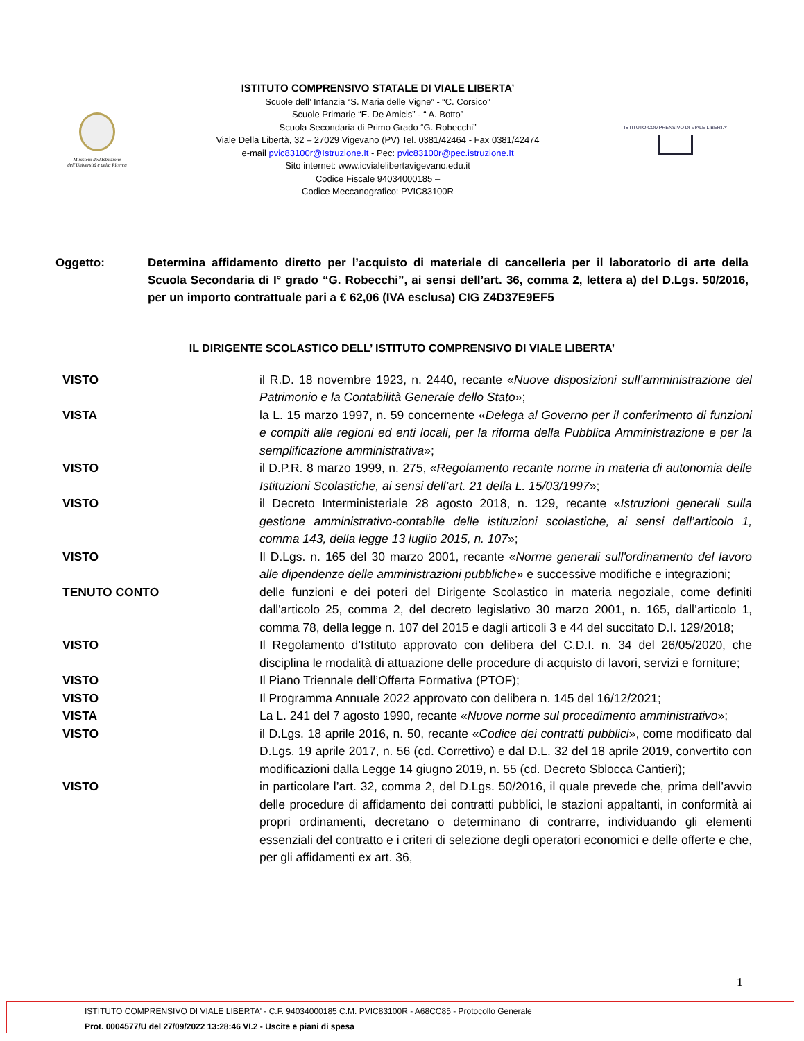Ministero dell'Istruzione
dell'Università e della Ricerca
ISTITUTO COMPRENSIVO STATALE DI VIALE LIBERTA’
Scuole dell’ Infanzia “S. Maria delle Vigne” - “C. Corsico”
Scuole Primarie “E. De Amicis” - “ A. Botto”
Scuola Secondaria di Primo Grado “G. Robecchi”
Viale Della Libertà, 32 – 27029 Vigevano (PV) Tel. 0381/42464 - Fax 0381/42474
e-mail pvic83100r@Istruzione.It - Pec: pvic83100r@pec.istruzione.It
Sito internet: www.icvialelibertavigevano.edu.it
Codice Fiscale 94034000185 –
Codice Meccanografico: PVIC83100R
ISTITUTO COMPRENSIVO DI VIALE LIBERTA'
Oggetto: Determina affidamento diretto per l’acquisto di materiale di cancelleria per il laboratorio di arte della Scuola Secondaria di I° grado “G. Robecchi”, ai sensi dell’art. 36, comma 2, lettera a) del D.Lgs. 50/2016, per un importo contrattuale pari a € 62,06 (IVA esclusa) CIG Z4D37E9EF5
IL DIRIGENTE SCOLASTICO DELL’ ISTITUTO COMPRENSIVO DI VIALE LIBERTA’
VISTO il R.D. 18 novembre 1923, n. 2440, recante «Nuove disposizioni sull’amministrazione del Patrimonio e la Contabilità Generale dello Stato»;
VISTA la L. 15 marzo 1997, n. 59 concernente «Delega al Governo per il conferimento di funzioni e compiti alle regioni ed enti locali, per la riforma della Pubblica Amministrazione e per la semplificazione amministrativa»;
VISTO il D.P.R. 8 marzo 1999, n. 275, «Regolamento recante norme in materia di autonomia delle Istituzioni Scolastiche, ai sensi dell’art. 21 della L. 15/03/1997»;
VISTO il Decreto Interministeriale 28 agosto 2018, n. 129, recante «Istruzioni generali sulla gestione amministrativo-contabile delle istituzioni scolastiche, ai sensi dell’articolo 1, comma 143, della legge 13 luglio 2015, n. 107»;
VISTO Il D.Lgs. n. 165 del 30 marzo 2001, recante «Norme generali sull'ordinamento del lavoro alle dipendenze delle amministrazioni pubbliche» e successive modifiche e integrazioni;
TENUTO CONTO delle funzioni e dei poteri del Dirigente Scolastico in materia negoziale, come definiti dall'articolo 25, comma 2, del decreto legislativo 30 marzo 2001, n. 165, dall’articolo 1, comma 78, della legge n. 107 del 2015 e dagli articoli 3 e 44 del succitato D.I. 129/2018;
VISTO Il Regolamento d’Istituto approvato con delibera del C.D.I. n. 34 del 26/05/2020, che disciplina le modalità di attuazione delle procedure di acquisto di lavori, servizi e forniture;
VISTO Il Piano Triennale dell’Offerta Formativa (PTOF);
VISTO Il Programma Annuale 2022 approvato con delibera n. 145 del 16/12/2021;
VISTA La L. 241 del 7 agosto 1990, recante «Nuove norme sul procedimento amministrativo»;
VISTO il D.Lgs. 18 aprile 2016, n. 50, recante «Codice dei contratti pubblici», come modificato dal D.Lgs. 19 aprile 2017, n. 56 (cd. Correttivo) e dal D.L. 32 del 18 aprile 2019, convertito con modificazioni dalla Legge 14 giugno 2019, n. 55 (cd. Decreto Sblocca Cantieri);
VISTO in particolare l’art. 32, comma 2, del D.Lgs. 50/2016, il quale prevede che, prima dell’avvio delle procedure di affidamento dei contratti pubblici, le stazioni appaltanti, in conformità ai propri ordinamenti, decretano o determinano di contrarre, individuando gli elementi essenziali del contratto e i criteri di selezione degli operatori economici e delle offerte e che, per gli affidamenti ex art. 36,
1
ISTITUTO COMPRENSIVO DI VIALE LIBERTA' - C.F. 94034000185 C.M. PVIC83100R - A68CC85 - Protocollo Generale
Prot. 0004577/U del 27/09/2022 13:28:46 VI.2 - Uscite e piani di spesa